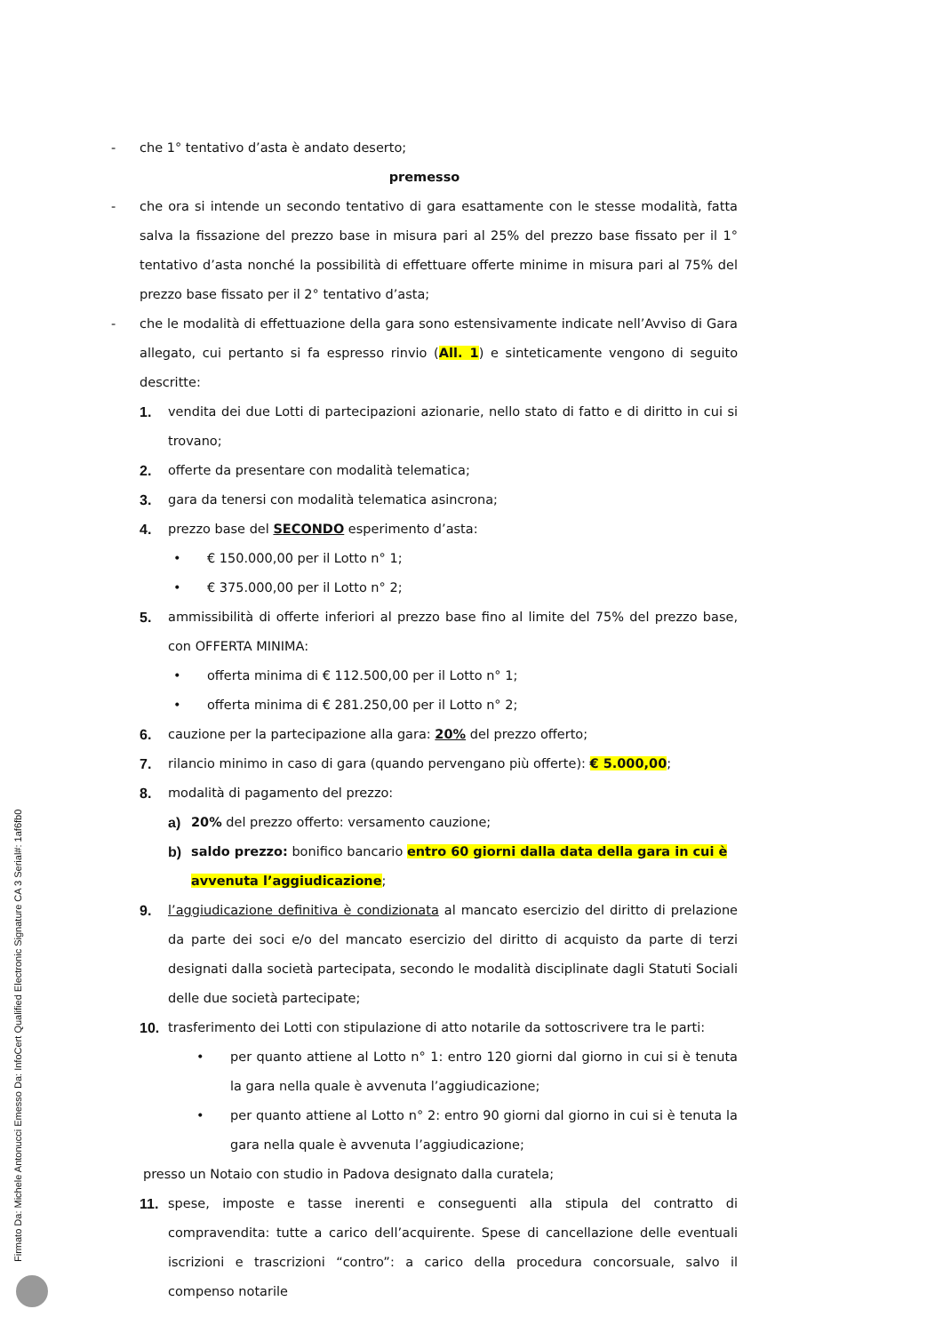- che 1° tentativo d’asta è andato deserto;
premesso
- che ora si intende un secondo tentativo di gara esattamente con le stesse modalità, fatta salva la fissazione del prezzo base in misura pari al 25% del prezzo base fissato per il 1° tentativo d’asta nonché la possibilità di effettuare offerte minime in misura pari al 75% del prezzo base fissato per il 2° tentativo d’asta;
- che le modalità di effettuazione della gara sono estensivamente indicate nell’Avviso di Gara allegato, cui pertanto si fa espresso rinvio (All. 1) e sinteticamente vengono di seguito descritte:
1. vendita dei due Lotti di partecipazioni azionarie, nello stato di fatto e di diritto in cui si trovano;
2. offerte da presentare con modalità telematica;
3. gara da tenersi con modalità telematica asincrona;
4. prezzo base del SECONDO esperimento d’asta:
• € 150.000,00 per il Lotto n° 1;
• € 375.000,00 per il Lotto n° 2;
5. ammissibilità di offerte inferiori al prezzo base fino al limite del 75% del prezzo base, con OFFERTA MINIMA:
• offerta minima di € 112.500,00 per il Lotto n° 1;
• offerta minima di € 281.250,00 per il Lotto n° 2;
6. cauzione per la partecipazione alla gara: 20% del prezzo offerto;
7. rilancio minimo in caso di gara (quando pervengano più offerte): € 5.000,00;
8. modalità di pagamento del prezzo:
a) 20% del prezzo offerto: versamento cauzione;
b) saldo prezzo: bonifico bancario entro 60 giorni dalla data della gara in cui è avvenuta l’aggiudicazione;
9. l’aggiudicazione definitiva è condizionata al mancato esercizio del diritto di prelazione da parte dei soci e/o del mancato esercizio del diritto di acquisto da parte di terzi designati dalla società partecipata, secondo le modalità disciplinate dagli Statuti Sociali delle due società partecipate;
10. trasferimento dei Lotti con stipulazione di atto notarile da sottoscrivere tra le parti:
• per quanto attiene al Lotto n° 1: entro 120 giorni dal giorno in cui si è tenuta la gara nella quale è avvenuta l’aggiudicazione;
• per quanto attiene al Lotto n° 2: entro 90 giorni dal giorno in cui si è tenuta la gara nella quale è avvenuta l’aggiudicazione;
presso un Notaio con studio in Padova designato dalla curatela;
11. spese, imposte e tasse inerenti e conseguenti alla stipula del contratto di compravendita: tutte a carico dell’acquirente. Spese di cancellazione delle eventuali iscrizioni e trascrizioni “contro”: a carico della procedura concorsuale, salvo il compenso notarile
Firmato Da: Michele Antonucci Emesso Da: InfoCert Qualified Electronic Signature CA 3 Serial#: 1af6fb0